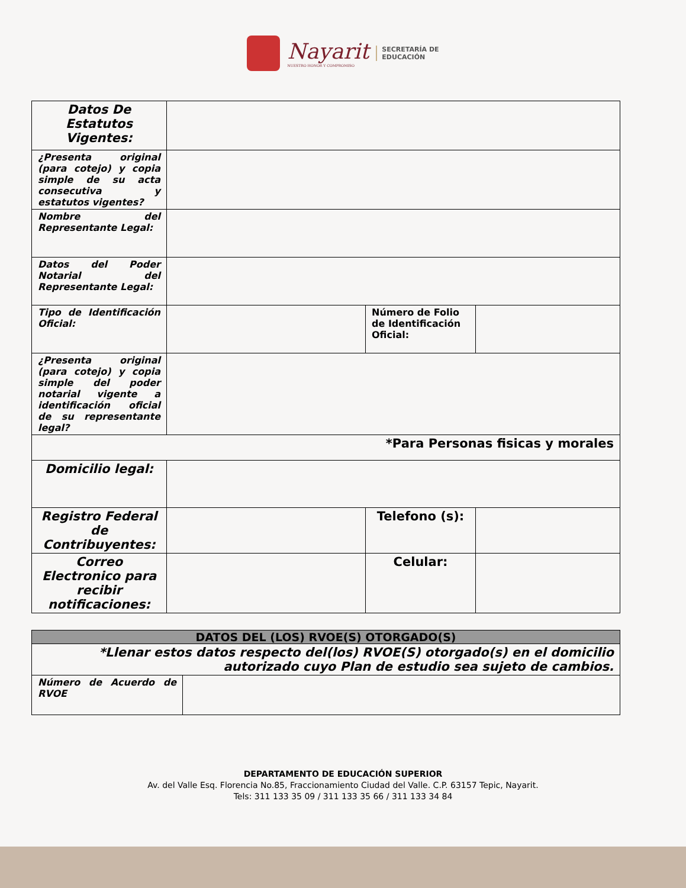Nayarit
NUESTRO HONOR Y COMPROMISO
SECRETARÍA DE
EDUCACIÓN
| Datos De Estatutos Vigentes: | | | |
| ¿Presenta original (para cotejo) y copia simple de su acta consecutiva y estatutos vigentes? | | | |
| Nombre del Representante Legal: | | | |
| Datos del Poder Notarial del Representante Legal: | | | |
| Tipo de Identificación Oficial: | | Número de Folio de Identificación Oficial: | |
| ¿Presenta original (para cotejo) y copia simple del poder notarial vigente a identificación oficial de su representante legal? | | | |
| *Para Personas fisicas y morales | | | |
| Domicilio legal: | | | |
| Registro Federal de Contribuyentes: | | Telefono (s): | |
| Correo Electronico para recibir notificaciones: | | Celular: | |
| DATOS DEL (LOS) RVOE(S) OTORGADO(S) | |
| *Llenar estos datos respecto del(los) RVOE(S) otorgado(s) en el domicilio autorizado cuyo Plan de estudio sea sujeto de cambios. | |
| Número de Acuerdo de RVOE | |
DEPARTAMENTO DE EDUCACIÓN SUPERIOR
Av. del Valle Esq. Florencia No.85, Fraccionamiento Ciudad del Valle. C.P. 63157 Tepic, Nayarit.
Tels: 311 133 35 09 / 311 133 35 66 / 311 133 34 84